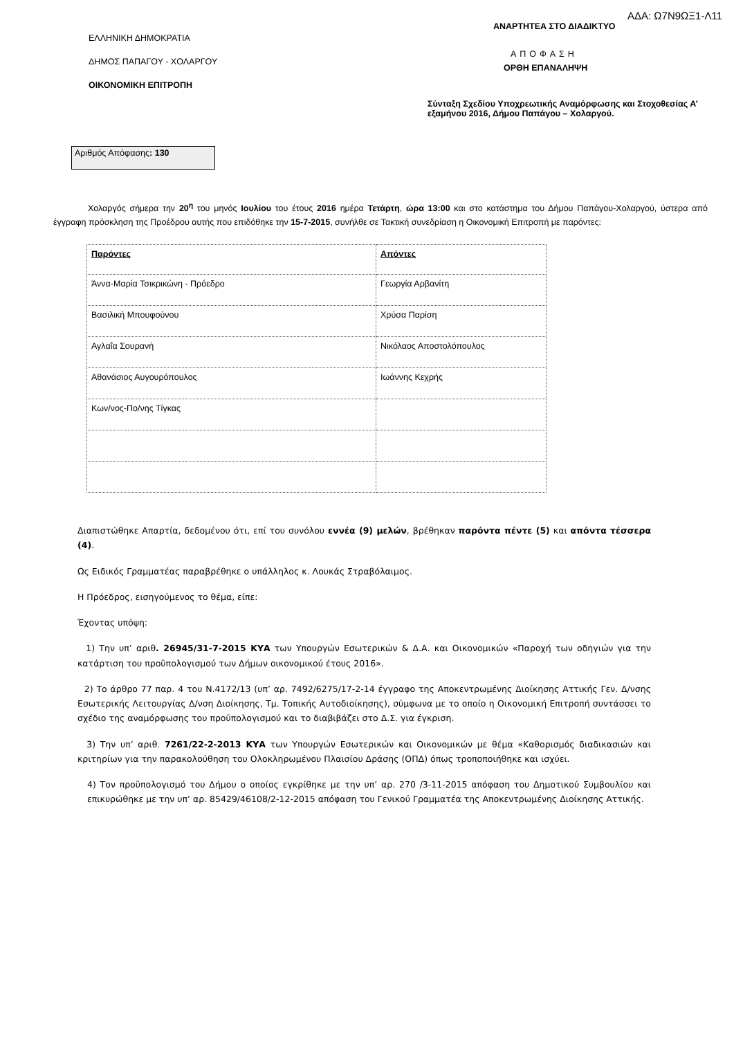ΕΛΛΗΝΙΚΗ ΔΗΜΟΚΡΑΤΙΑ
ΔΗΜΟΣ ΠΑΠΑΓΟΥ - ΧΟΛΑΡΓΟΥ
ΟΙΚΟΝΟΜΙΚΗ ΕΠΙΤΡΟΠΗ
ΑΔΑ: Ω7Ν9ΩΞ1-Λ11
ΑΝΑΡΤΗΤΕΑ ΣΤΟ ΔΙΑΔΙΚΤΥΟ
ΑΠΟΦΑΣΗ
ΟΡΘΗ ΕΠΑΝΑΛΗΨΗ
Σύνταξη Σχεδίου Υποχρεωτικής Αναμόρφωσης και Στοχοθεσίας Α’ εξαμήνου 2016, Δήμου Παπάγου – Χολαργού.
Αριθμός Απόφασης: 130
Χολαργός σήμερα την 20<sup>η</sup> του μηνός Ιουλίου του έτους 2016 ημέρα Τετάρτη, ώρα 13:00 και στο κατάστημα του Δήμου Παπάγου-Χολαργού, ύστερα από έγγραφη πρόσκληση της Προέδρου αυτής που επιδόθηκε την 15-7-2015, συνήλθε σε Τακτική συνεδρίαση η Οικονομική Επιτροπή με παρόντες:
| Παρόντες | Απόντες |
| --- | --- |
| Άννα-Μαρία Τσικρικώνη - Πρόεδρο | Γεωργία Αρβανίτη |
| Βασιλική Μπουφούνου | Χρύσα Παρίση |
| Αγλαΐα Σουρανή | Νικόλαος Αποστολόπουλος |
| Αθανάσιος Αυγουρόπουλος | Ιωάννης Κεχρής |
| Κων/νος-Πο/νης Τίγκας | |
Διαπιστώθηκε Απαρτία, δεδομένου ότι, επί του συνόλου εννέα (9) μελών, βρέθηκαν παρόντα πέντε (5) και απόντα τέσσερα (4).
Ως Ειδικός Γραμματέας παραβρέθηκε ο υπάλληλος κ. Λουκάς Στραβόλαιμος.
Η Πρόεδρος, εισηγούμενος το θέμα, είπε:
Έχοντας υπόψη:
1) Την υπ’ αριθ. 26945/31-7-2015 ΚΥΑ των Υπουργών Εσωτερικών & Δ.Α. και Οικονομικών «Παροχή των οδηγιών για την κατάρτιση του προϋπολογισμού των Δήμων οικονομικού έτους 2016».
2) Το άρθρο 77 παρ. 4 του Ν.4172/13 (υπ’ αρ. 7492/6275/17-2-14 έγγραφο της Αποκεντρωμένης Διοίκησης Αττικής Γεν. Δ/νσης Εσωτερικής Λειτουργίας Δ/νση Διοίκησης, Τμ. Τοπικής Αυτοδιοίκησης), σύμφωνα με το οποίο η Οικονομική Επιτροπή συντάσσει το σχέδιο της αναμόρφωσης του προϋπολογισμού και το διαβιβάζει στο Δ.Σ. για έγκριση.
3) Την υπ’ αριθ. 7261/22-2-2013 ΚΥΑ των Υπουργών Εσωτερικών και Οικονομικών με θέμα «Καθορισμός διαδικασιών και κριτηρίων για την παρακολούθηση του Ολοκληρωμένου Πλαισίου Δράσης (ΟΠΔ) όπως τροποποιήθηκε και ισχύει.
4) Τον προϋπολογισμό του Δήμου ο οποίος εγκρίθηκε με την υπ’ αρ. 270 /3-11-2015 απόφαση του Δημοτικού Συμβουλίου και επικυρώθηκε με την υπ’ αρ. 85429/46108/2-12-2015 απόφαση του Γενικού Γραμματέα της Αποκεντρωμένης Διοίκησης Αττικής.